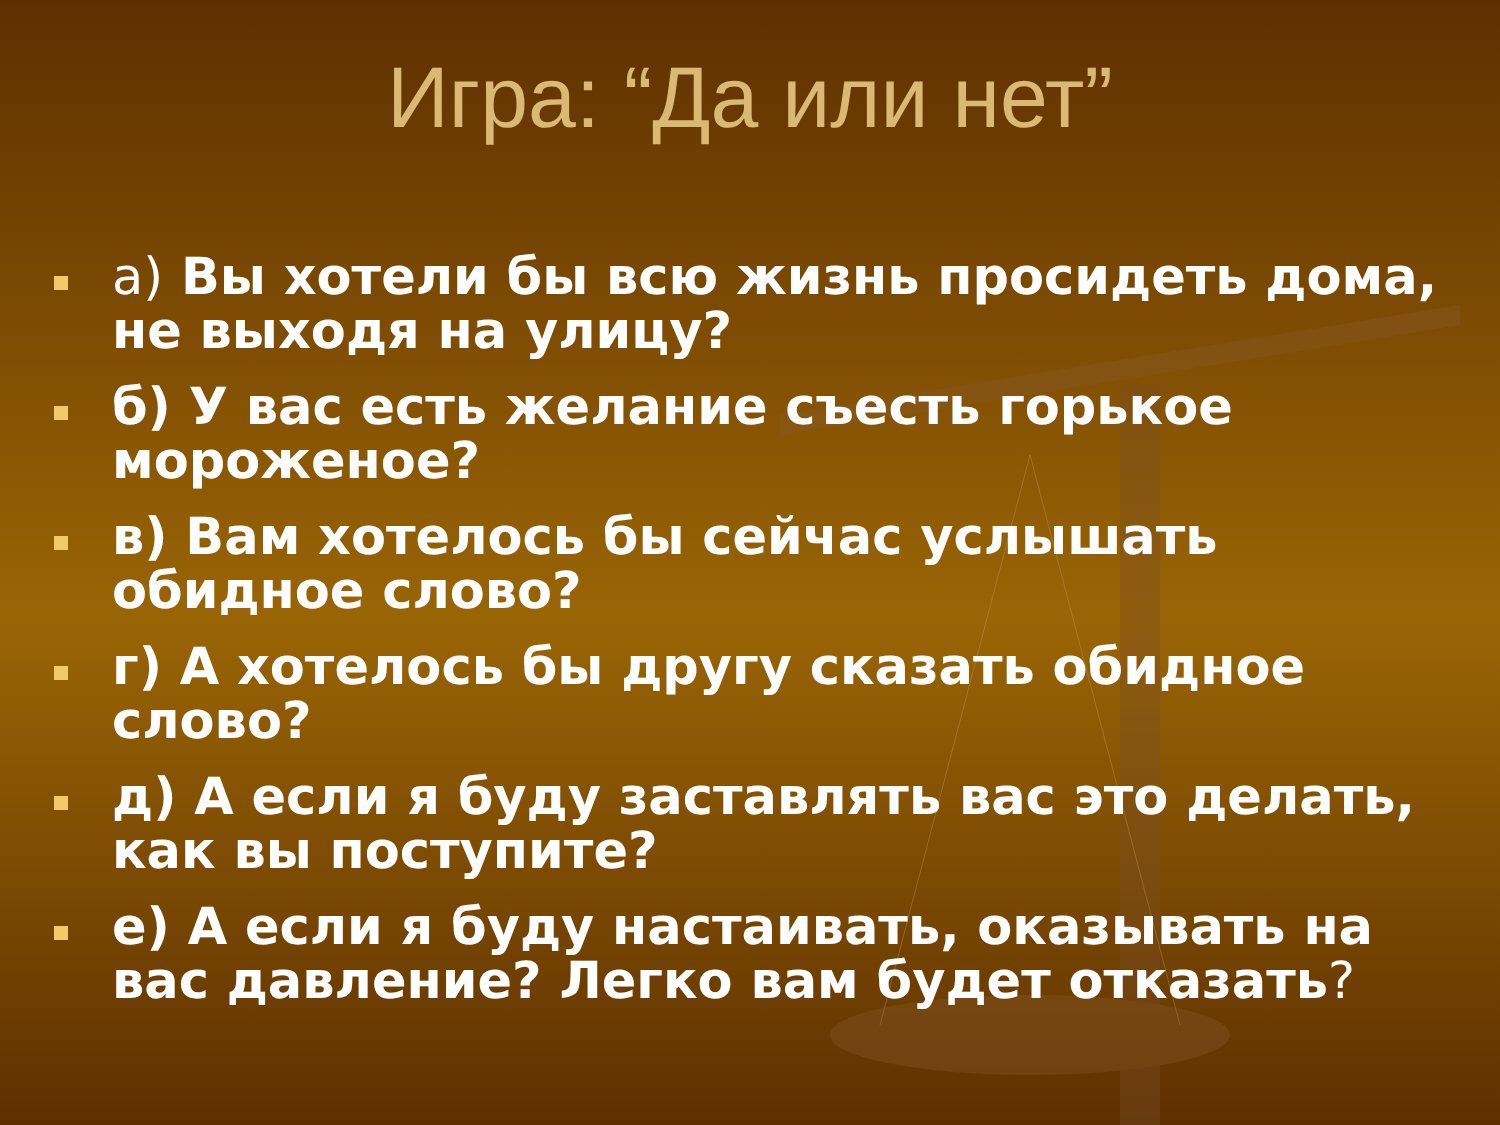Игра: “Да или нет”
а) Вы хотели бы всю жизнь просидеть дома, не выходя на улицу?
б) У вас есть желание съесть горькое мороженое?
в) Вам хотелось бы сейчас услышать обидное слово?
г) А хотелось бы другу сказать обидное слово?
д) А если я буду заставлять вас это делать, как вы поступите?
е) А если я буду настаивать, оказывать на вас давление? Легко вам будет отказать?